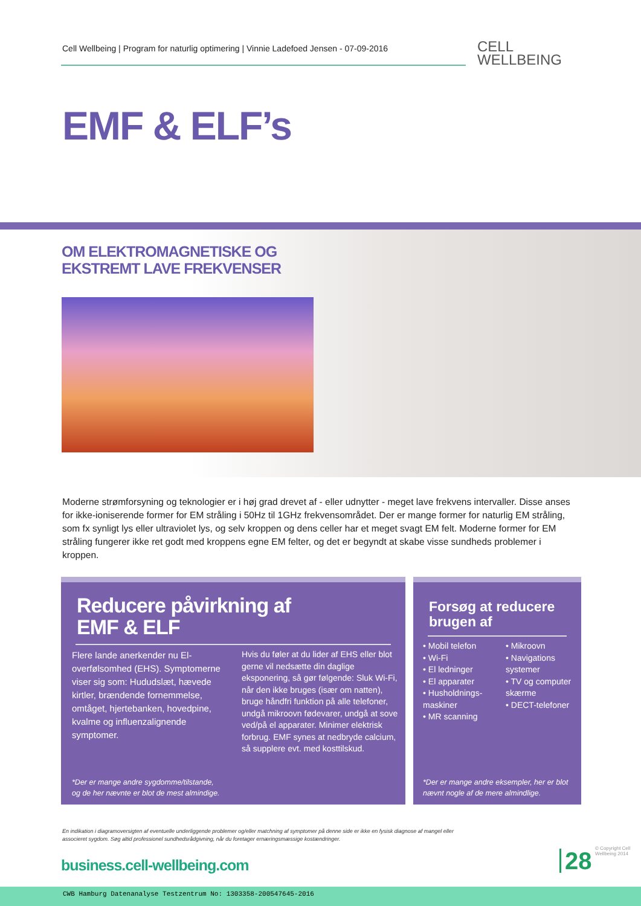Cell Wellbeing | Program for naturlig optimering | Vinnie Ladefoed Jensen - 07-09-2016
CELL
WELLBEING
EMF & ELF’s
OM ELEKTROMAGNETISKE OG
EKSTREMT LAVE FREKVENSER
Moderne strømforsyning og teknologier er i høj grad drevet af - eller udnytter - meget lave frekvens intervaller. Disse anses for ikke-ioniserende former for EM stråling i 50Hz til 1GHz frekvensområdet. Der er mange former for naturlig EM stråling, som fx synligt lys eller ultraviolet lys, og selv kroppen og dens celler har et meget svagt EM felt. Moderne former for EM stråling fungerer ikke ret godt med kroppens egne EM felter, og det er begyndt at skabe visse sundheds problemer i kroppen.
Reducere påvirkning af
EMF & ELF
Flere lande anerkender nu El-overfølsomhed (EHS). Symptomerne viser sig som: Hududslæt, hævede kirtler, brændende fornemmelse, omtåget, hjertebanken, hovedpine, kvalme og influenzalignende symptomer.
Hvis du føler at du lider af EHS eller blot gerne vil nedsætte din daglige eksponering, så gør følgende: Sluk Wi-Fi, når den ikke bruges (især om natten), bruge håndfri funktion på alle telefoner, undgå mikroovn fødevarer, undgå at sove ved/på el apparater. Minimer elektrisk forbrug. EMF synes at nedbryde calcium, så supplere evt. med kosttilskud.
*Der er mange andre sygdomme/tilstande,
og de her nævnte er blot de mest almindige.
Forsøg at reducere
brugen af
• Mobil telefon
• Wi-Fi
• El ledninger
• El apparater
• Husholdnings-maskiner
• MR scanning
• Mikroovn
• Navigations systemer
• TV og computer skærme
• DECT-telefoner
*Der er mange andre eksempler, her er blot
nævnt nogle af de mere almindlige.
En indikation i diagramoversigten af eventuelle underliggende problemer og/eller matchning af symptomer på denne side er ikke en fysisk diagnose af mangel eller associeret sygdom. Søg altid professionel sundhedsrådgivning, når du foretager ernæringsmæssige kostændringer.
business.cell-wellbeing.com 28
© Copyright Cell Wellbeing 2014
CWB Hamburg Datenanalyse Testzentrum No: 1303358-200547645-2016